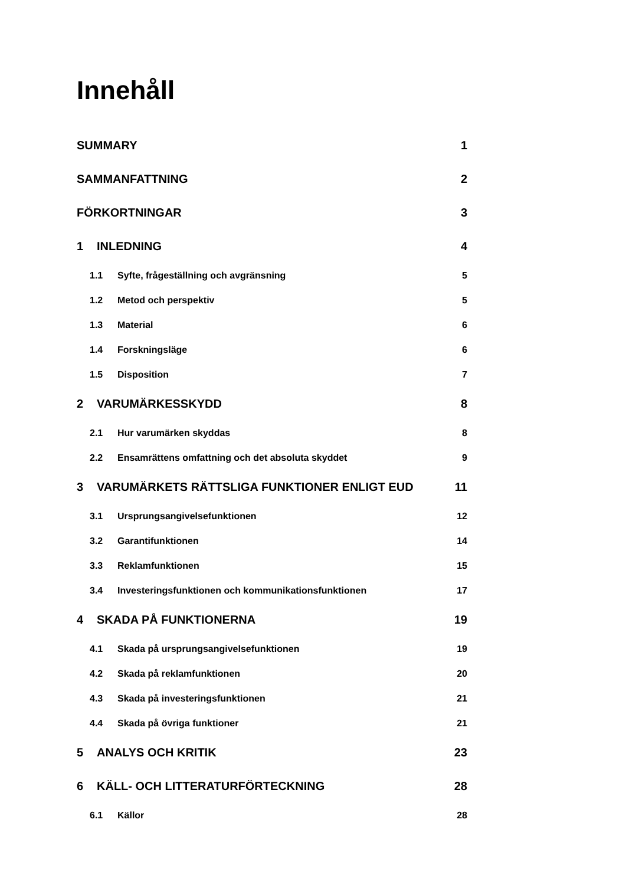Innehåll
SUMMARY 1
SAMMANFATTNING 2
FÖRKORTNINGAR 3
1 INLEDNING 4
1.1 Syfte, frågeställning och avgränsning 5
1.2 Metod och perspektiv 5
1.3 Material 6
1.4 Forskningsläge 6
1.5 Disposition 7
2 VARUMÄRKESSKYDD 8
2.1 Hur varumärken skyddas 8
2.2 Ensamrättens omfattning och det absoluta skyddet 9
3 VARUMÄRKETS RÄTTSLIGA FUNKTIONER ENLIGT EUD 11
3.1 Ursprungsangivelsefunktionen 12
3.2 Garantifunktionen 14
3.3 Reklamfunktionen 15
3.4 Investeringsfunktionen och kommunikationsfunktionen 17
4 SKADA PÅ FUNKTIONERNA 19
4.1 Skada på ursprungsangivelsefunktionen 19
4.2 Skada på reklamfunktionen 20
4.3 Skada på investeringsfunktionen 21
4.4 Skada på övriga funktioner 21
5 ANALYS OCH KRITIK 23
6 KÄLL- OCH LITTERATURFÖRTECKNING 28
6.1 Källor 28